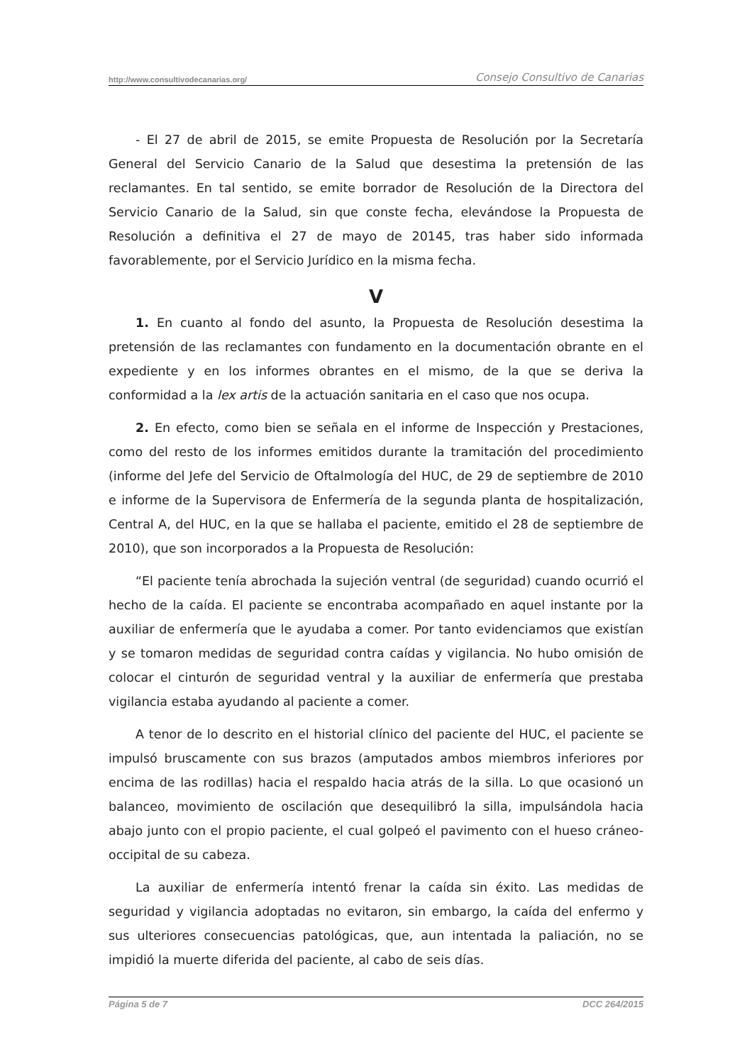http://www.consultivodecanarias.org/ Consejo Consultivo de Canarias
- El 27 de abril de 2015, se emite Propuesta de Resolución por la Secretaría General del Servicio Canario de la Salud que desestima la pretensión de las reclamantes. En tal sentido, se emite borrador de Resolución de la Directora del Servicio Canario de la Salud, sin que conste fecha, elevándose la Propuesta de Resolución a definitiva el 27 de mayo de 20145, tras haber sido informada favorablemente, por el Servicio Jurídico en la misma fecha.
V
1. En cuanto al fondo del asunto, la Propuesta de Resolución desestima la pretensión de las reclamantes con fundamento en la documentación obrante en el expediente y en los informes obrantes en el mismo, de la que se deriva la conformidad a la lex artis de la actuación sanitaria en el caso que nos ocupa.
2. En efecto, como bien se señala en el informe de Inspección y Prestaciones, como del resto de los informes emitidos durante la tramitación del procedimiento (informe del Jefe del Servicio de Oftalmología del HUC, de 29 de septiembre de 2010 e informe de la Supervisora de Enfermería de la segunda planta de hospitalización, Central A, del HUC, en la que se hallaba el paciente, emitido el 28 de septiembre de 2010), que son incorporados a la Propuesta de Resolución:
“El paciente tenía abrochada la sujeción ventral (de seguridad) cuando ocurrió el hecho de la caída. El paciente se encontraba acompañado en aquel instante por la auxiliar de enfermería que le ayudaba a comer. Por tanto evidenciamos que existían y se tomaron medidas de seguridad contra caídas y vigilancia. No hubo omisión de colocar el cinturón de seguridad ventral y la auxiliar de enfermería que prestaba vigilancia estaba ayudando al paciente a comer.
A tenor de lo descrito en el historial clínico del paciente del HUC, el paciente se impulsó bruscamente con sus brazos (amputados ambos miembros inferiores por encima de las rodillas) hacia el respaldo hacia atrás de la silla. Lo que ocasionó un balanceo, movimiento de oscilación que desequilibró la silla, impulsándola hacia abajo junto con el propio paciente, el cual golpeó el pavimento con el hueso cráneo-occipital de su cabeza.
La auxiliar de enfermería intentó frenar la caída sin éxito. Las medidas de seguridad y vigilancia adoptadas no evitaron, sin embargo, la caída del enfermo y sus ulteriores consecuencias patológicas, que, aun intentada la paliación, no se impidió la muerte diferida del paciente, al cabo de seis días.
Página 5 de 7 DCC 264/2015